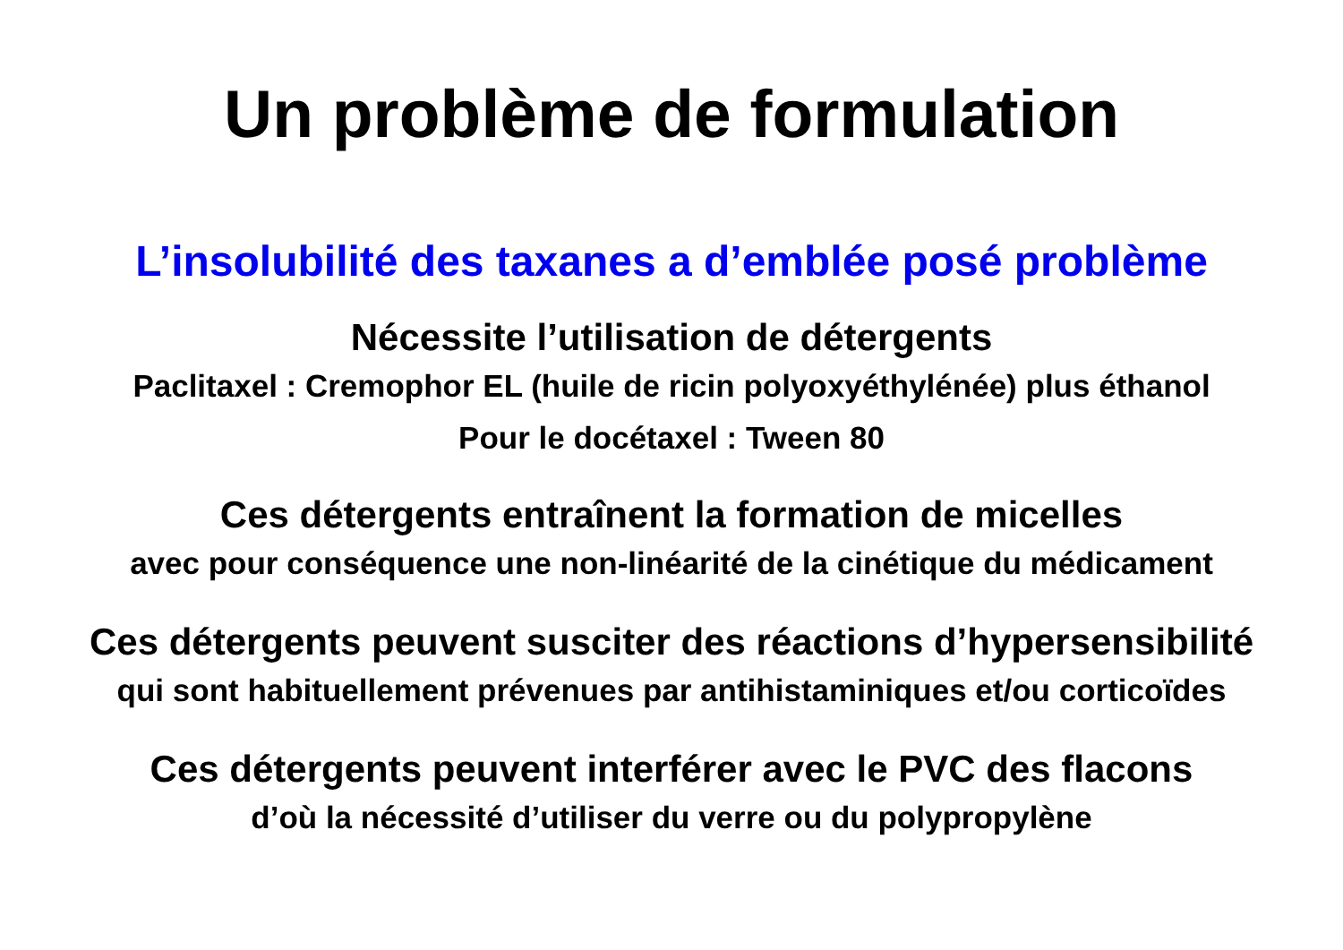Un problème de formulation
L’insolubilité des taxanes a d’emblée posé problème
Nécessite l’utilisation de détergents
Paclitaxel : Cremophor EL (huile de ricin polyoxyéthylénée) plus éthanol
Pour le docétaxel : Tween 80
Ces détergents entraînent la formation de micelles
avec pour conséquence une non-linéarité de la cinétique du médicament
Ces détergents peuvent susciter des réactions d’hypersensibilité
qui sont habituellement prévenues par antihistaminiques et/ou corticoïdes
Ces détergents peuvent interférer avec le PVC des flacons
d’où la nécessité d’utiliser du verre ou du polypropylène